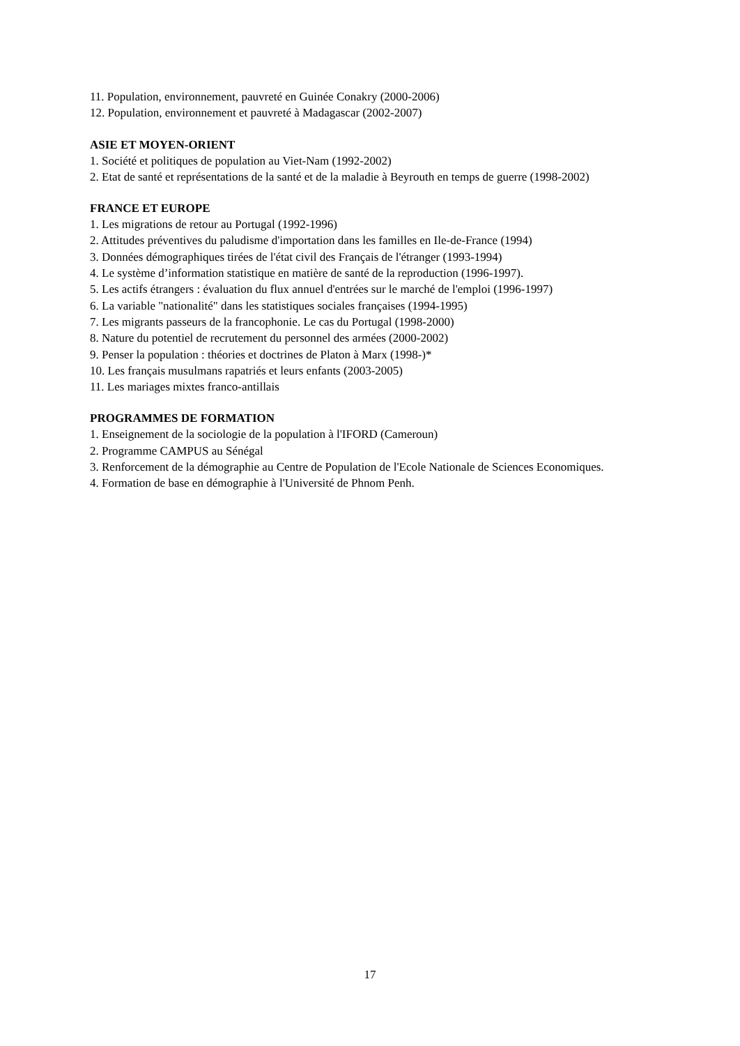11. Population, environnement, pauvreté en Guinée Conakry (2000-2006)
12. Population, environnement et pauvreté à Madagascar (2002-2007)
ASIE ET MOYEN-ORIENT
1. Société et politiques de population au Viet-Nam (1992-2002)
2. Etat de santé et représentations de la santé et de la maladie à Beyrouth en temps de guerre (1998-2002)
FRANCE ET EUROPE
1. Les migrations de retour au Portugal (1992-1996)
2. Attitudes préventives du paludisme d'importation dans les familles en Ile-de-France (1994)
3. Données démographiques tirées de l'état civil des Français de l'étranger (1993-1994)
4. Le système d’information statistique en matière de santé de la reproduction (1996-1997).
5. Les actifs étrangers : évaluation du flux annuel d'entrées sur le marché de l'emploi (1996-1997)
6. La variable "nationalité" dans les statistiques sociales françaises (1994-1995)
7. Les migrants passeurs de la francophonie. Le cas du Portugal (1998-2000)
8. Nature du potentiel de recrutement du personnel des armées (2000-2002)
9. Penser la population : théories et doctrines de Platon à Marx (1998-)*
10. Les français musulmans rapatriés et leurs enfants (2003-2005)
11. Les mariages mixtes franco-antillais
PROGRAMMES DE FORMATION
1. Enseignement de la sociologie de la population à l'IFORD (Cameroun)
2. Programme CAMPUS au Sénégal
3. Renforcement de la démographie au Centre de Population de l'Ecole Nationale de Sciences Economiques.
4. Formation de base en démographie à l'Université de Phnom Penh.
17